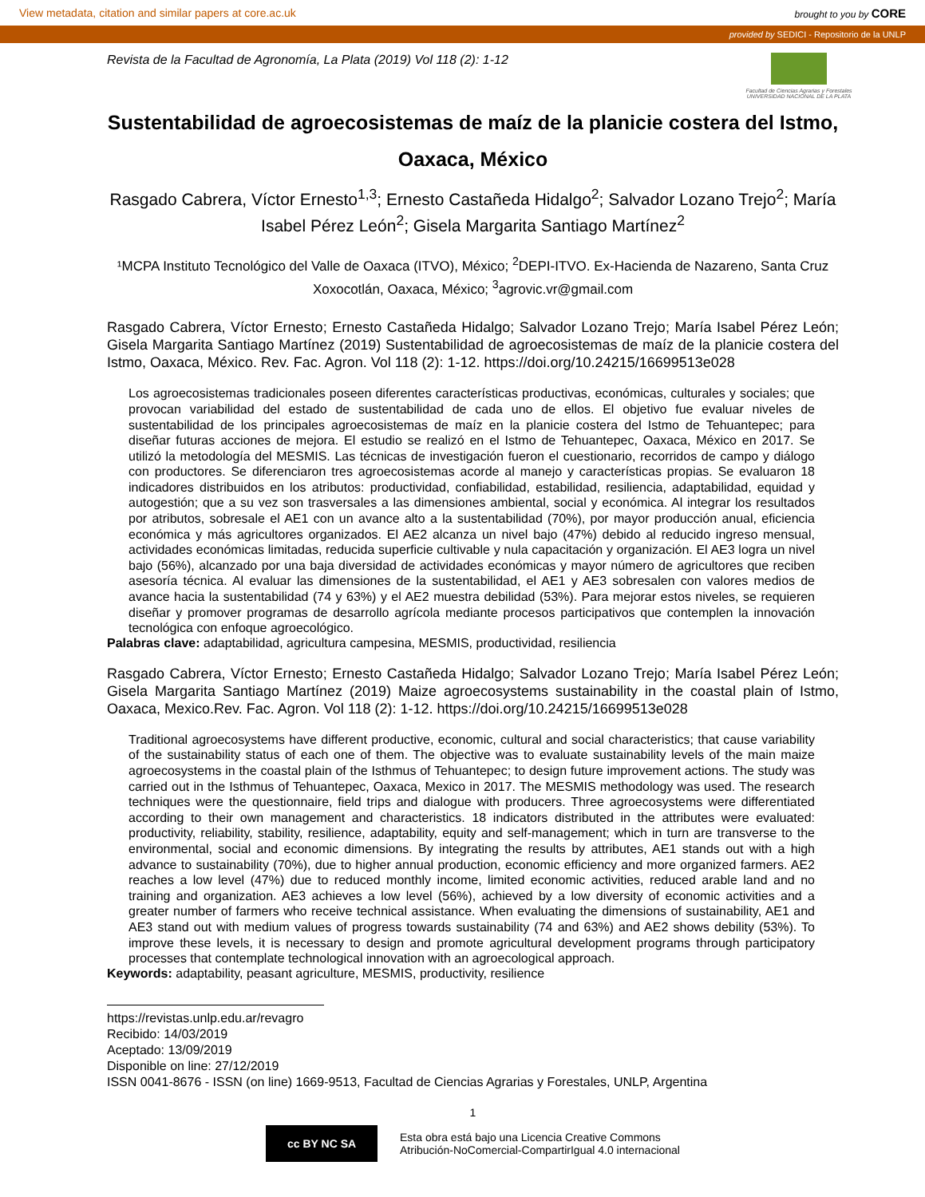View metadata, citation and similar papers at core.ac.uk brought to you by CORE
provided by SEDICI - Repositorio de la UNLP
Revista de la Facultad de Agronomía, La Plata (2019) Vol 118 (2): 1-12
Facultad de Ciencias Agrarias y Forestales
UNIVERSIDAD NACIONAL DE LA PLATA
Sustentabilidad de agroecosistemas de maíz de la planicie costera del Istmo, Oaxaca, México
Rasgado Cabrera, Víctor Ernesto<sup>1,3</sup>; Ernesto Castañeda Hidalgo<sup>2</sup>; Salvador Lozano Trejo<sup>2</sup>; María Isabel Pérez León<sup>2</sup>; Gisela Margarita Santiago Martínez<sup>2</sup>
¹MCPA Instituto Tecnológico del Valle de Oaxaca (ITVO), México; <sup>2</sup>DEPI-ITVO. Ex-Hacienda de Nazareno, Santa Cruz Xoxocotlán, Oaxaca, México; <sup>3</sup>agrovic.vr@gmail.com
Rasgado Cabrera, Víctor Ernesto; Ernesto Castañeda Hidalgo; Salvador Lozano Trejo; María Isabel Pérez León; Gisela Margarita Santiago Martínez (2019) Sustentabilidad de agroecosistemas de maíz de la planicie costera del Istmo, Oaxaca, México. Rev. Fac. Agron. Vol 118 (2): 1-12. https://doi.org/10.24215/16699513e028
Los agroecosistemas tradicionales poseen diferentes características productivas, económicas, culturales y sociales; que provocan variabilidad del estado de sustentabilidad de cada uno de ellos. El objetivo fue evaluar niveles de sustentabilidad de los principales agroecosistemas de maíz en la planicie costera del Istmo de Tehuantepec; para diseñar futuras acciones de mejora. El estudio se realizó en el Istmo de Tehuantepec, Oaxaca, México en 2017. Se utilizó la metodología del MESMIS. Las técnicas de investigación fueron el cuestionario, recorridos de campo y diálogo con productores. Se diferenciaron tres agroecosistemas acorde al manejo y características propias. Se evaluaron 18 indicadores distribuidos en los atributos: productividad, confiabilidad, estabilidad, resiliencia, adaptabilidad, equidad y autogestión; que a su vez son trasversales a las dimensiones ambiental, social y económica. Al integrar los resultados por atributos, sobresale el AE1 con un avance alto a la sustentabilidad (70%), por mayor producción anual, eficiencia económica y más agricultores organizados. El AE2 alcanza un nivel bajo (47%) debido al reducido ingreso mensual, actividades económicas limitadas, reducida superficie cultivable y nula capacitación y organización. El AE3 logra un nivel bajo (56%), alcanzado por una baja diversidad de actividades económicas y mayor número de agricultores que reciben asesoría técnica. Al evaluar las dimensiones de la sustentabilidad, el AE1 y AE3 sobresalen con valores medios de avance hacia la sustentabilidad (74 y 63%) y el AE2 muestra debilidad (53%). Para mejorar estos niveles, se requieren diseñar y promover programas de desarrollo agrícola mediante procesos participativos que contemplen la innovación tecnológica con enfoque agroecológico.
Palabras clave: adaptabilidad, agricultura campesina, MESMIS, productividad, resiliencia
Rasgado Cabrera, Víctor Ernesto; Ernesto Castañeda Hidalgo; Salvador Lozano Trejo; María Isabel Pérez León; Gisela Margarita Santiago Martínez (2019) Maize agroecosystems sustainability in the coastal plain of Istmo, Oaxaca, Mexico.Rev. Fac. Agron. Vol 118 (2): 1-12. https://doi.org/10.24215/16699513e028
Traditional agroecosystems have different productive, economic, cultural and social characteristics; that cause variability of the sustainability status of each one of them. The objective was to evaluate sustainability levels of the main maize agroecosystems in the coastal plain of the Isthmus of Tehuantepec; to design future improvement actions. The study was carried out in the Isthmus of Tehuantepec, Oaxaca, Mexico in 2017. The MESMIS methodology was used. The research techniques were the questionnaire, field trips and dialogue with producers. Three agroecosystems were differentiated according to their own management and characteristics. 18 indicators distributed in the attributes were evaluated: productivity, reliability, stability, resilience, adaptability, equity and self-management; which in turn are transverse to the environmental, social and economic dimensions. By integrating the results by attributes, AE1 stands out with a high advance to sustainability (70%), due to higher annual production, economic efficiency and more organized farmers. AE2 reaches a low level (47%) due to reduced monthly income, limited economic activities, reduced arable land and no training and organization. AE3 achieves a low level (56%), achieved by a low diversity of economic activities and a greater number of farmers who receive technical assistance. When evaluating the dimensions of sustainability, AE1 and AE3 stand out with medium values of progress towards sustainability (74 and 63%) and AE2 shows debility (53%). To improve these levels, it is necessary to design and promote agricultural development programs through participatory processes that contemplate technological innovation with an agroecological approach.
Keywords: adaptability, peasant agriculture, MESMIS, productivity, resilience
https://revistas.unlp.edu.ar/revagro
Recibido: 14/03/2019
Aceptado: 13/09/2019
Disponible on line: 27/12/2019
ISSN 0041-8676 - ISSN (on line) 1669-9513, Facultad de Ciencias Agrarias y Forestales, UNLP, Argentina
1
cc BY NC SA
Esta obra está bajo una Licencia Creative Commons
Atribución-NoComercial-CompartirIgual 4.0 internacional